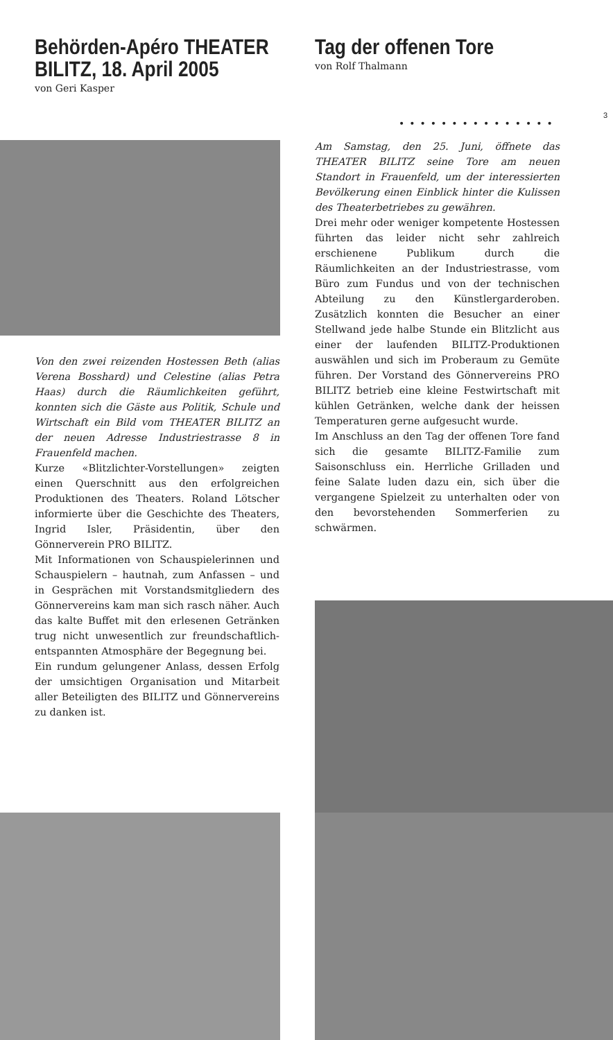Behörden-Apéro THEATER BILITZ, 18. April 2005
von Geri Kasper
Tag der offenen Tore
von Rolf Thalmann
3
•••••••••••••••
Von den zwei reizenden Hostessen Beth (alias Verena Bosshard) und Celestine (alias Petra Haas) durch die Räumlichkeiten geführt, konnten sich die Gäste aus Politik, Schule und Wirtschaft ein Bild vom THEATER BILITZ an der neuen Adresse Industriestrasse 8 in Frauenfeld machen.
Kurze «Blitzlichter-Vorstellungen» zeigten einen Querschnitt aus den erfolgreichen Produktionen des Theaters. Roland Lötscher informierte über die Geschichte des Theaters, Ingrid Isler, Präsidentin, über den Gönnerverein PRO BILITZ.
Mit Informationen von Schauspielerinnen und Schauspielern – hautnah, zum Anfassen – und in Gesprächen mit Vorstandsmitgliedern des Gönnervereins kam man sich rasch näher. Auch das kalte Buffet mit den erlesenen Getränken trug nicht unwesentlich zur freundschaftlich-entspannten Atmosphäre der Begegnung bei.
Ein rundum gelungener Anlass, dessen Erfolg der umsichtigen Organisation und Mitarbeit aller Beteiligten des BILITZ und Gönnervereins zu danken ist.
Am Samstag, den 25. Juni, öffnete das THEATER BILITZ seine Tore am neuen Standort in Frauenfeld, um der interessierten Bevölkerung einen Einblick hinter die Kulissen des Theaterbetriebes zu gewähren.
Drei mehr oder weniger kompetente Hostessen führten das leider nicht sehr zahlreich erschienene Publikum durch die Räumlichkeiten an der Industriestrasse, vom Büro zum Fundus und von der technischen Abteilung zu den Künstlergarderoben. Zusätzlich konnten die Besucher an einer Stellwand jede halbe Stunde ein Blitzlicht aus einer der laufenden BILITZ-Produktionen auswählen und sich im Proberaum zu Gemüte führen. Der Vorstand des Gönnervereins PRO BILITZ betrieb eine kleine Festwirtschaft mit kühlen Getränken, welche dank der heissen Temperaturen gerne aufgesucht wurde.
Im Anschluss an den Tag der offenen Tore fand sich die gesamte BILITZ-Familie zum Saisonschluss ein. Herrliche Grilladen und feine Salate luden dazu ein, sich über die vergangene Spielzeit zu unterhalten oder von den bevorstehenden Sommerferien zu schwärmen.